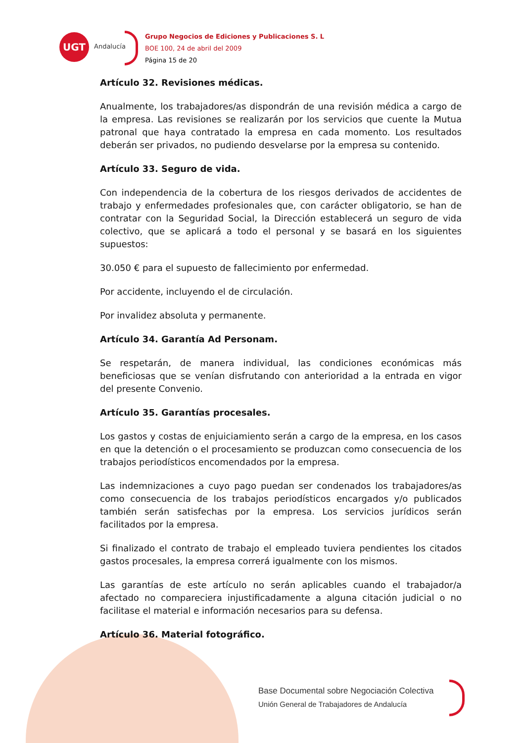UGT
Andalucía
Grupo Negocios de Ediciones y Publicaciones S. L
BOE 100, 24 de abril del 2009
Página 15 de 20
Artículo 32. Revisiones médicas.
Anualmente, los trabajadores/as dispondrán de una revisión médica a cargo de la empresa. Las revisiones se realizarán por los servicios que cuente la Mutua patronal que haya contratado la empresa en cada momento. Los resultados deberán ser privados, no pudiendo desvelarse por la empresa su contenido.
Artículo 33. Seguro de vida.
Con independencia de la cobertura de los riesgos derivados de accidentes de trabajo y enfermedades profesionales que, con carácter obligatorio, se han de contratar con la Seguridad Social, la Dirección establecerá un seguro de vida colectivo, que se aplicará a todo el personal y se basará en los siguientes supuestos:
30.050 € para el supuesto de fallecimiento por enfermedad.
Por accidente, incluyendo el de circulación.
Por invalidez absoluta y permanente.
Artículo 34. Garantía Ad Personam.
Se respetarán, de manera individual, las condiciones económicas más beneficiosas que se venían disfrutando con anterioridad a la entrada en vigor del presente Convenio.
Artículo 35. Garantías procesales.
Los gastos y costas de enjuiciamiento serán a cargo de la empresa, en los casos en que la detención o el procesamiento se produzcan como consecuencia de los trabajos periodísticos encomendados por la empresa.
Las indemnizaciones a cuyo pago puedan ser condenados los trabajadores/as como consecuencia de los trabajos periodísticos encargados y/o publicados también serán satisfechas por la empresa. Los servicios jurídicos serán facilitados por la empresa.
Si finalizado el contrato de trabajo el empleado tuviera pendientes los citados gastos procesales, la empresa correrá igualmente con los mismos.
Las garantías de este artículo no serán aplicables cuando el trabajador/a afectado no compareciera injustificadamente a alguna citación judicial o no facilitase el material e información necesarios para su defensa.
Artículo 36. Material fotográfico.
Base Documental sobre Negociación Colectiva
Unión General de Trabajadores de Andalucía